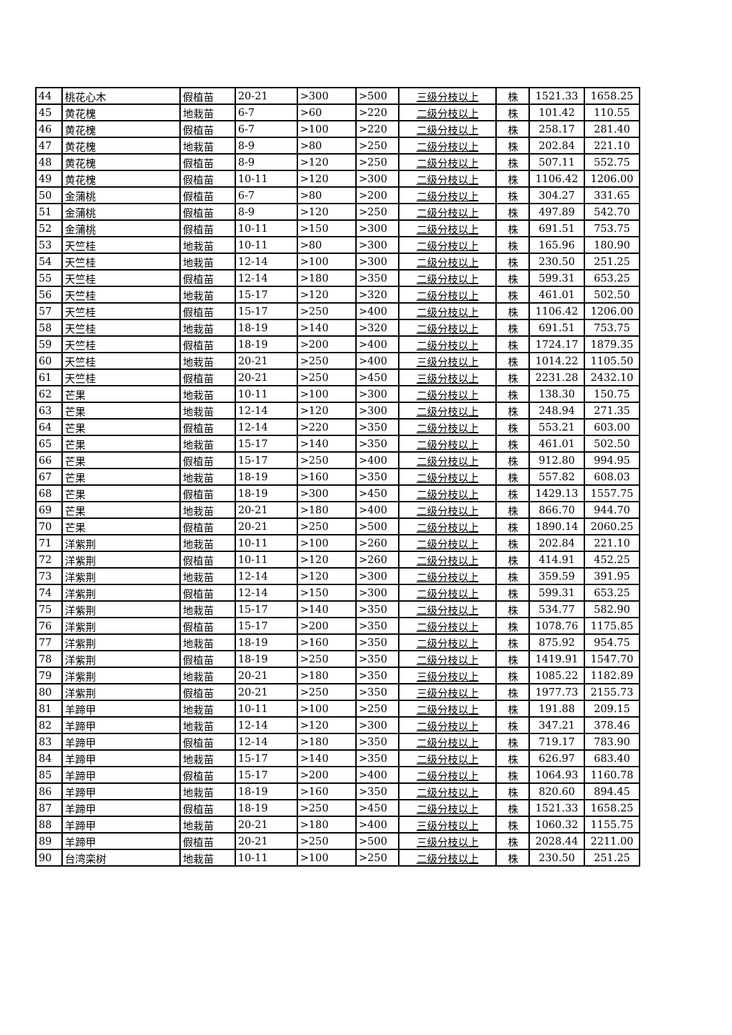| 44 | 桃花心木 | 假植苗 | 20-21 | >300 | >500 | 三级分枝以上 | 株 | 1521.33 | 1658.25 |
| 45 | 黄花槐 | 地栽苗 | 6-7 | >60 | >220 | 二级分枝以上 | 株 | 101.42 | 110.55 |
| 46 | 黄花槐 | 假植苗 | 6-7 | >100 | >220 | 二级分枝以上 | 株 | 258.17 | 281.40 |
| 47 | 黄花槐 | 地栽苗 | 8-9 | >80 | >250 | 二级分枝以上 | 株 | 202.84 | 221.10 |
| 48 | 黄花槐 | 假植苗 | 8-9 | >120 | >250 | 二级分枝以上 | 株 | 507.11 | 552.75 |
| 49 | 黄花槐 | 假植苗 | 10-11 | >120 | >300 | 二级分枝以上 | 株 | 1106.42 | 1206.00 |
| 50 | 金蒲桃 | 假植苗 | 6-7 | >80 | >200 | 二级分枝以上 | 株 | 304.27 | 331.65 |
| 51 | 金蒲桃 | 假植苗 | 8-9 | >120 | >250 | 二级分枝以上 | 株 | 497.89 | 542.70 |
| 52 | 金蒲桃 | 假植苗 | 10-11 | >150 | >300 | 二级分枝以上 | 株 | 691.51 | 753.75 |
| 53 | 天竺桂 | 地栽苗 | 10-11 | >80 | >300 | 二级分枝以上 | 株 | 165.96 | 180.90 |
| 54 | 天竺桂 | 地栽苗 | 12-14 | >100 | >300 | 二级分枝以上 | 株 | 230.50 | 251.25 |
| 55 | 天竺桂 | 假植苗 | 12-14 | >180 | >350 | 二级分枝以上 | 株 | 599.31 | 653.25 |
| 56 | 天竺桂 | 地栽苗 | 15-17 | >120 | >320 | 二级分枝以上 | 株 | 461.01 | 502.50 |
| 57 | 天竺桂 | 假植苗 | 15-17 | >250 | >400 | 二级分枝以上 | 株 | 1106.42 | 1206.00 |
| 58 | 天竺桂 | 地栽苗 | 18-19 | >140 | >320 | 二级分枝以上 | 株 | 691.51 | 753.75 |
| 59 | 天竺桂 | 假植苗 | 18-19 | >200 | >400 | 二级分枝以上 | 株 | 1724.17 | 1879.35 |
| 60 | 天竺桂 | 地栽苗 | 20-21 | >250 | >400 | 三级分枝以上 | 株 | 1014.22 | 1105.50 |
| 61 | 天竺桂 | 假植苗 | 20-21 | >250 | >450 | 三级分枝以上 | 株 | 2231.28 | 2432.10 |
| 62 | 芒果 | 地栽苗 | 10-11 | >100 | >300 | 二级分枝以上 | 株 | 138.30 | 150.75 |
| 63 | 芒果 | 地栽苗 | 12-14 | >120 | >300 | 二级分枝以上 | 株 | 248.94 | 271.35 |
| 64 | 芒果 | 假植苗 | 12-14 | >220 | >350 | 二级分枝以上 | 株 | 553.21 | 603.00 |
| 65 | 芒果 | 地栽苗 | 15-17 | >140 | >350 | 二级分枝以上 | 株 | 461.01 | 502.50 |
| 66 | 芒果 | 假植苗 | 15-17 | >250 | >400 | 二级分枝以上 | 株 | 912.80 | 994.95 |
| 67 | 芒果 | 地栽苗 | 18-19 | >160 | >350 | 二级分枝以上 | 株 | 557.82 | 608.03 |
| 68 | 芒果 | 假植苗 | 18-19 | >300 | >450 | 二级分枝以上 | 株 | 1429.13 | 1557.75 |
| 69 | 芒果 | 地栽苗 | 20-21 | >180 | >400 | 二级分枝以上 | 株 | 866.70 | 944.70 |
| 70 | 芒果 | 假植苗 | 20-21 | >250 | >500 | 二级分枝以上 | 株 | 1890.14 | 2060.25 |
| 71 | 洋紫荆 | 地栽苗 | 10-11 | >100 | >260 | 二级分枝以上 | 株 | 202.84 | 221.10 |
| 72 | 洋紫荆 | 假植苗 | 10-11 | >120 | >260 | 二级分枝以上 | 株 | 414.91 | 452.25 |
| 73 | 洋紫荆 | 地栽苗 | 12-14 | >120 | >300 | 二级分枝以上 | 株 | 359.59 | 391.95 |
| 74 | 洋紫荆 | 假植苗 | 12-14 | >150 | >300 | 二级分枝以上 | 株 | 599.31 | 653.25 |
| 75 | 洋紫荆 | 地栽苗 | 15-17 | >140 | >350 | 二级分枝以上 | 株 | 534.77 | 582.90 |
| 76 | 洋紫荆 | 假植苗 | 15-17 | >200 | >350 | 二级分枝以上 | 株 | 1078.76 | 1175.85 |
| 77 | 洋紫荆 | 地栽苗 | 18-19 | >160 | >350 | 二级分枝以上 | 株 | 875.92 | 954.75 |
| 78 | 洋紫荆 | 假植苗 | 18-19 | >250 | >350 | 二级分枝以上 | 株 | 1419.91 | 1547.70 |
| 79 | 洋紫荆 | 地栽苗 | 20-21 | >180 | >350 | 三级分枝以上 | 株 | 1085.22 | 1182.89 |
| 80 | 洋紫荆 | 假植苗 | 20-21 | >250 | >350 | 三级分枝以上 | 株 | 1977.73 | 2155.73 |
| 81 | 羊蹄甲 | 地栽苗 | 10-11 | >100 | >250 | 二级分枝以上 | 株 | 191.88 | 209.15 |
| 82 | 羊蹄甲 | 地栽苗 | 12-14 | >120 | >300 | 二级分枝以上 | 株 | 347.21 | 378.46 |
| 83 | 羊蹄甲 | 假植苗 | 12-14 | >180 | >350 | 二级分枝以上 | 株 | 719.17 | 783.90 |
| 84 | 羊蹄甲 | 地栽苗 | 15-17 | >140 | >350 | 二级分枝以上 | 株 | 626.97 | 683.40 |
| 85 | 羊蹄甲 | 假植苗 | 15-17 | >200 | >400 | 二级分枝以上 | 株 | 1064.93 | 1160.78 |
| 86 | 羊蹄甲 | 地栽苗 | 18-19 | >160 | >350 | 二级分枝以上 | 株 | 820.60 | 894.45 |
| 87 | 羊蹄甲 | 假植苗 | 18-19 | >250 | >450 | 二级分枝以上 | 株 | 1521.33 | 1658.25 |
| 88 | 羊蹄甲 | 地栽苗 | 20-21 | >180 | >400 | 三级分枝以上 | 株 | 1060.32 | 1155.75 |
| 89 | 羊蹄甲 | 假植苗 | 20-21 | >250 | >500 | 三级分枝以上 | 株 | 2028.44 | 2211.00 |
| 90 | 台湾栾树 | 地栽苗 | 10-11 | >100 | >250 | 二级分枝以上 | 株 | 230.50 | 251.25 |